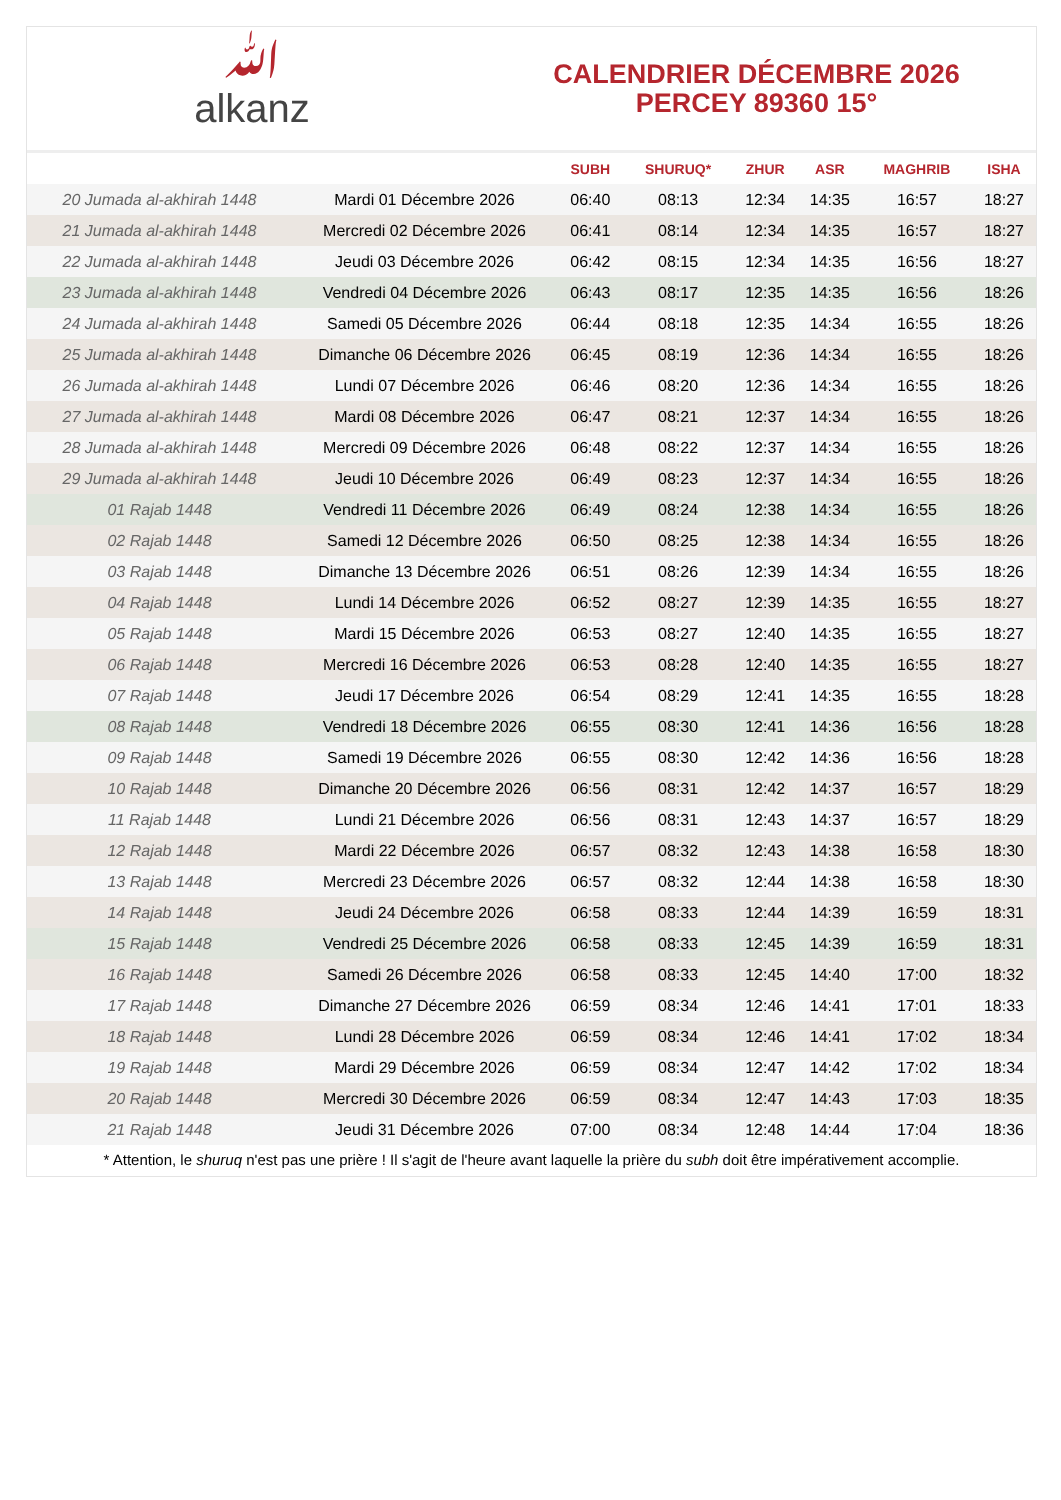ﷲalkanz
CALENDRIER DÉCEMBRE 2026
PERCEY 89360 15°
| | | SUBH | SHURUQ* | ZHUR | ASR | MAGHRIB | ISHA |
| --- | --- | --- | --- | --- | --- | --- | --- |
| 20 Jumada al-akhirah 1448 | Mardi 01 Décembre 2026 | 06:40 | 08:13 | 12:34 | 14:35 | 16:57 | 18:27 |
| 21 Jumada al-akhirah 1448 | Mercredi 02 Décembre 2026 | 06:41 | 08:14 | 12:34 | 14:35 | 16:57 | 18:27 |
| 22 Jumada al-akhirah 1448 | Jeudi 03 Décembre 2026 | 06:42 | 08:15 | 12:34 | 14:35 | 16:56 | 18:27 |
| 23 Jumada al-akhirah 1448 | Vendredi 04 Décembre 2026 | 06:43 | 08:17 | 12:35 | 14:35 | 16:56 | 18:26 |
| 24 Jumada al-akhirah 1448 | Samedi 05 Décembre 2026 | 06:44 | 08:18 | 12:35 | 14:34 | 16:55 | 18:26 |
| 25 Jumada al-akhirah 1448 | Dimanche 06 Décembre 2026 | 06:45 | 08:19 | 12:36 | 14:34 | 16:55 | 18:26 |
| 26 Jumada al-akhirah 1448 | Lundi 07 Décembre 2026 | 06:46 | 08:20 | 12:36 | 14:34 | 16:55 | 18:26 |
| 27 Jumada al-akhirah 1448 | Mardi 08 Décembre 2026 | 06:47 | 08:21 | 12:37 | 14:34 | 16:55 | 18:26 |
| 28 Jumada al-akhirah 1448 | Mercredi 09 Décembre 2026 | 06:48 | 08:22 | 12:37 | 14:34 | 16:55 | 18:26 |
| 29 Jumada al-akhirah 1448 | Jeudi 10 Décembre 2026 | 06:49 | 08:23 | 12:37 | 14:34 | 16:55 | 18:26 |
| 01 Rajab 1448 | Vendredi 11 Décembre 2026 | 06:49 | 08:24 | 12:38 | 14:34 | 16:55 | 18:26 |
| 02 Rajab 1448 | Samedi 12 Décembre 2026 | 06:50 | 08:25 | 12:38 | 14:34 | 16:55 | 18:26 |
| 03 Rajab 1448 | Dimanche 13 Décembre 2026 | 06:51 | 08:26 | 12:39 | 14:34 | 16:55 | 18:26 |
| 04 Rajab 1448 | Lundi 14 Décembre 2026 | 06:52 | 08:27 | 12:39 | 14:35 | 16:55 | 18:27 |
| 05 Rajab 1448 | Mardi 15 Décembre 2026 | 06:53 | 08:27 | 12:40 | 14:35 | 16:55 | 18:27 |
| 06 Rajab 1448 | Mercredi 16 Décembre 2026 | 06:53 | 08:28 | 12:40 | 14:35 | 16:55 | 18:27 |
| 07 Rajab 1448 | Jeudi 17 Décembre 2026 | 06:54 | 08:29 | 12:41 | 14:35 | 16:55 | 18:28 |
| 08 Rajab 1448 | Vendredi 18 Décembre 2026 | 06:55 | 08:30 | 12:41 | 14:36 | 16:56 | 18:28 |
| 09 Rajab 1448 | Samedi 19 Décembre 2026 | 06:55 | 08:30 | 12:42 | 14:36 | 16:56 | 18:28 |
| 10 Rajab 1448 | Dimanche 20 Décembre 2026 | 06:56 | 08:31 | 12:42 | 14:37 | 16:57 | 18:29 |
| 11 Rajab 1448 | Lundi 21 Décembre 2026 | 06:56 | 08:31 | 12:43 | 14:37 | 16:57 | 18:29 |
| 12 Rajab 1448 | Mardi 22 Décembre 2026 | 06:57 | 08:32 | 12:43 | 14:38 | 16:58 | 18:30 |
| 13 Rajab 1448 | Mercredi 23 Décembre 2026 | 06:57 | 08:32 | 12:44 | 14:38 | 16:58 | 18:30 |
| 14 Rajab 1448 | Jeudi 24 Décembre 2026 | 06:58 | 08:33 | 12:44 | 14:39 | 16:59 | 18:31 |
| 15 Rajab 1448 | Vendredi 25 Décembre 2026 | 06:58 | 08:33 | 12:45 | 14:39 | 16:59 | 18:31 |
| 16 Rajab 1448 | Samedi 26 Décembre 2026 | 06:58 | 08:33 | 12:45 | 14:40 | 17:00 | 18:32 |
| 17 Rajab 1448 | Dimanche 27 Décembre 2026 | 06:59 | 08:34 | 12:46 | 14:41 | 17:01 | 18:33 |
| 18 Rajab 1448 | Lundi 28 Décembre 2026 | 06:59 | 08:34 | 12:46 | 14:41 | 17:02 | 18:34 |
| 19 Rajab 1448 | Mardi 29 Décembre 2026 | 06:59 | 08:34 | 12:47 | 14:42 | 17:02 | 18:34 |
| 20 Rajab 1448 | Mercredi 30 Décembre 2026 | 06:59 | 08:34 | 12:47 | 14:43 | 17:03 | 18:35 |
| 21 Rajab 1448 | Jeudi 31 Décembre 2026 | 07:00 | 08:34 | 12:48 | 14:44 | 17:04 | 18:36 |
* Attention, le shuruq n'est pas une prière ! Il s'agit de l'heure avant laquelle la prière du subh doit être impérativement accomplie.